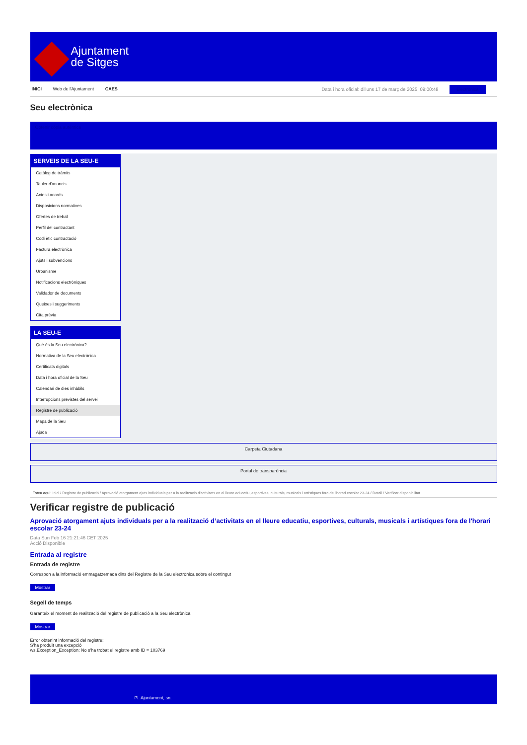Ajuntament
de Sitges
INICI Web de l'Ajuntament CAES
Data i hora oficial: dilluns 17 de març de 2025, 09:00:48 Electrònica
Seu electrònica
Obtenir còpia autèntica
SERVEIS DE LA SEU-E
Catàleg de tràmits
Tauler d'anuncis
Actes i acords
Disposicions normatives
Ofertes de treball
Perfil del contractant
Codi ètic contractació
Factura electrònica
Ajuts i subvencions
Urbanisme
Notificacions electròniques
Validador de documents
Queixes i suggeriments
Cita prèvia
LA SEU-E
Què és la Seu electrònica?
Normativa de la Seu electrònica
Certificats digitals
Data i hora oficial de la Seu
Calendari de dies inhàbils
Interrupcions previstes del servei
Registre de publicació
Mapa de la Seu
Ajuda
Carpeta Ciutadana
Portal de transparència
Esteu aquí: Inici / Registre de publicació / Aprovació atorgament ajuts individuals per a la realització d'activitats en el lleure educatiu, esportives, culturals, musicals i artístiques fora de l'horari escolar 23-24 / Detall / Verificar disponibilitat
Verificar registre de publicació
Aprovació atorgament ajuts individuals per a la realització d’activitats en el lleure educatiu, esportives, culturals, musicals i artístiques fora de l'horari escolar 23-24
Data Sun Feb 16 21:21:46 CET 2025
Acció Disponible
Entrada al registre
Entrada de registre
Correspon a la informació emmagatzemada dins del Registre de la Seu electrònica sobre el contingut
Mostrar
Segell de temps
Garanteix el moment de realització del registre de publicació a la Seu electrònica
Mostrar
Error obtenint informació del registre:
S'ha produït una excepció
ws.Exception_Exception: No s'ha trobat el registre amb ID = 103769
Pl. Ajuntament, sn.